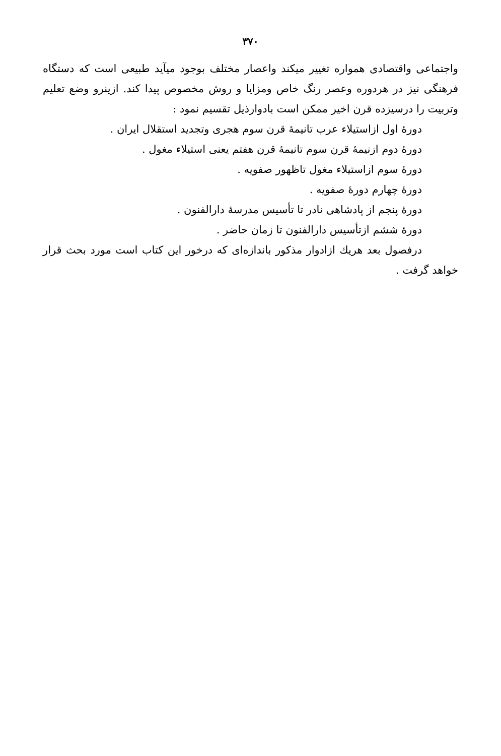۳۷۰
واجتماعی واقتصادی همواره تغییر میکند واعصار مختلف بوجود میآید طبیعی است که دستگاه فرهنگی نیز در هردوره وعصر رنگ خاص ومزایا و روش مخصوص پیدا کند. ازینرو وضع تعلیم وتربیت را درسیزده قرن اخیر ممکن است بادوارذیل تقسیم نمود :
دورهٔ اول ازاستیلاء عرب تانیمهٔ قرن سوم هجری وتجدید استقلال ایران .
دورهٔ دوم ازنیمهٔ قرن سوم تانیمهٔ قرن هفتم یعنی استیلاء مغول .
دورهٔ سوم ازاستیلاء مغول تاظهور صفویه .
دورهٔ چهارم دورهٔ صفویه .
دورهٔ پنجم از پادشاهی نادر تا تأسیس مدرسهٔ دارالفنون .
دورهٔ ششم ازتأسیس دارالفنون تا زمان حاضر .
درفصول بعد هریك ازادوار مذکور باندازه‌ای که درخور این کتاب است مورد بحث قرار خواهد گرفت .